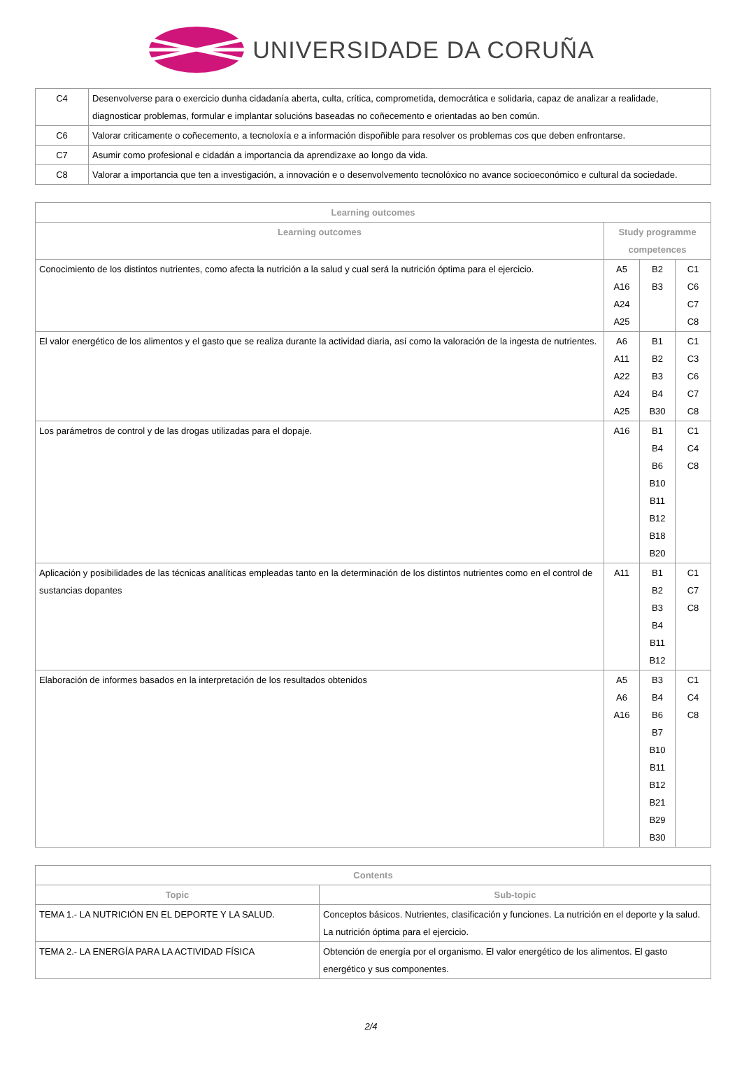UNIVERSIDADE DA CORUÑA
| C4 | Desenvolverse para o exercicio dunha cidadanía aberta, culta, crítica, comprometida, democrática e solidaria, capaz de analizar a realidade, diagnosticar problemas, formular e implantar solucións baseadas no coñecemento e orientadas ao ben común. |
| C6 | Valorar criticamente o coñecemento, a tecnoloxía e a información dispoñible para resolver os problemas cos que deben enfrontarse. |
| C7 | Asumir como profesional e cidadán a importancia da aprendizaxe ao longo da vida. |
| C8 | Valorar a importancia que ten a investigación, a innovación e o desenvolvemento tecnolóxico no avance socioeconómico e cultural da sociedade. |
| Learning outcomes | | | |
| --- | --- | --- | --- |
| Learning outcomes | Study programme competences | | |
| Conocimiento de los distintos nutrientes, como afecta la nutrición a la salud y cual será la nutrición óptima para el ejercicio. | A5 A16 A24 A25 | B2 B3 | C1 C6 C7 C8 |
| El valor energético de los alimentos y el gasto que se realiza durante la actividad diaria, así como la valoración de la ingesta de nutrientes. | A6 A11 A22 A24 A25 | B1 B2 B3 B4 B30 | C1 C3 C6 C7 C8 |
| Los parámetros de control y de las drogas utilizadas para el dopaje. | A16 | B1 B4 B6 B10 B11 B12 B18 B20 | C1 C4 C8 |
| Aplicación y posibilidades de las técnicas analíticas empleadas tanto en la determinación de los distintos nutrientes como en el control de sustancias dopantes | A11 | B1 B2 B3 B4 B11 B12 | C1 C7 C8 |
| Elaboración de informes basados en la interpretación de los resultados obtenidos | A5 A6 A16 | B3 B4 B6 B7 B10 B11 B12 B21 B29 B30 | C1 C4 C8 |
| Contents | |
| --- | --- |
| Topic | Sub-topic |
| TEMA 1.- LA NUTRICIÓN EN EL DEPORTE Y LA SALUD. | Conceptos básicos. Nutrientes, clasificación y funciones. La nutrición en el deporte y la salud. La nutrición óptima para el ejercicio. |
| TEMA 2.- LA ENERGÍA PARA LA ACTIVIDAD FÍSICA | Obtención de energía por el organismo. El valor energético de los alimentos. El gasto energético y sus componentes. |
2/4